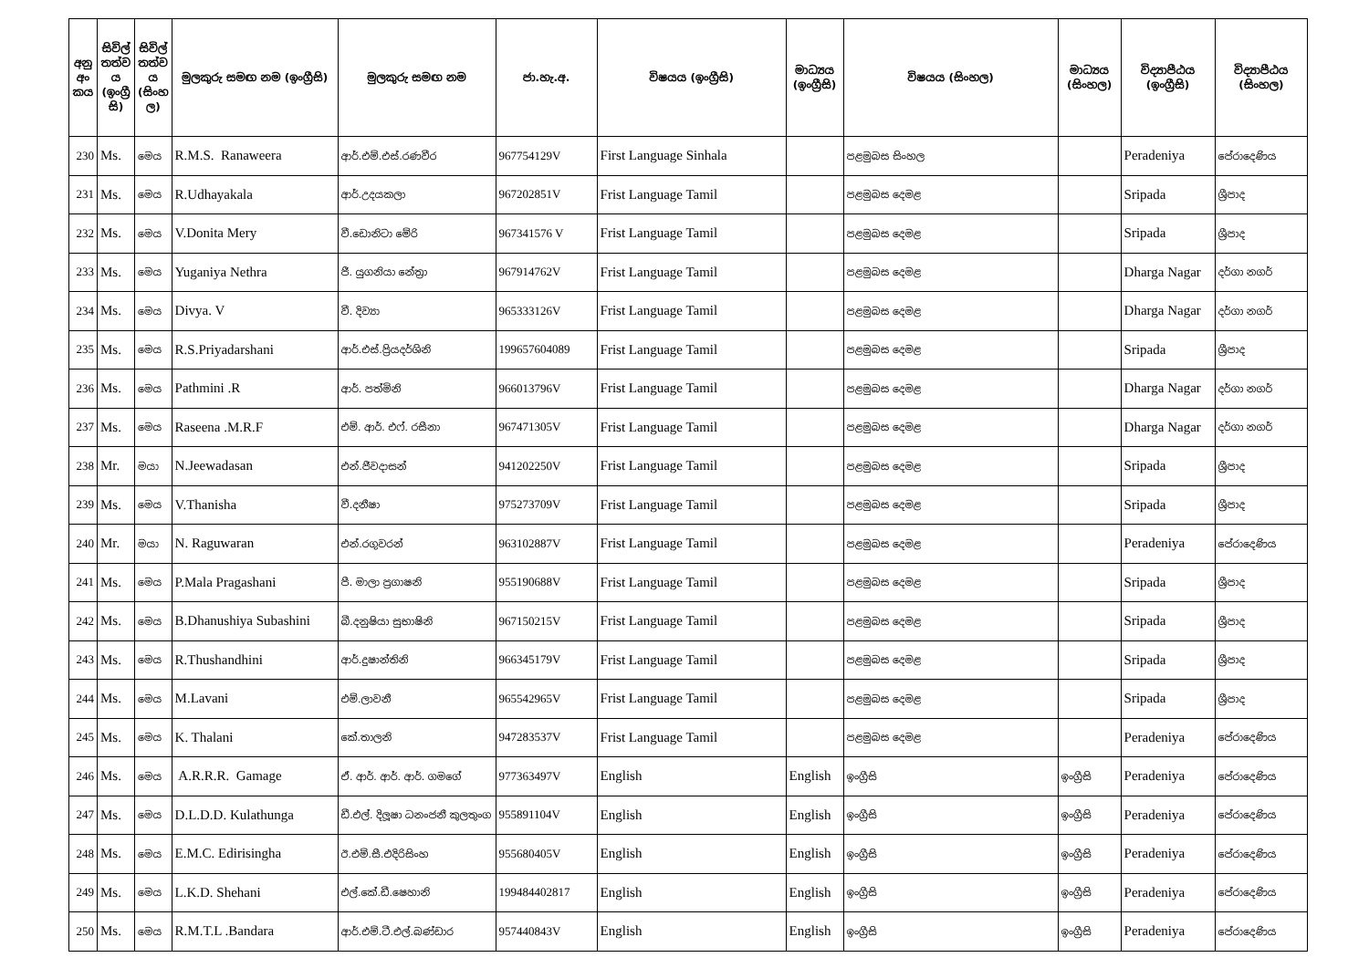| අනු අං කය | සිවිල් තත්ව ය (ඉංග්‍රී සි) | සිවිල් තත්ව ය (සිංහ ල) | මුලකුරු සමඟ නම (ඉංග්‍රීසි) | මුලකුරු සමඟ නම | ජා.හැ.අ. | විෂයය (ඉංග්‍රීසි) | මාධ්‍යය (ඉංග්‍රීසි) | විෂයය (සිංහල) | මාධ්‍යය (සිංහල) | විද්‍යාපීඨය (ඉංග්‍රීසි) | විද්‍යාපීඨය (සිංහල) |
| --- | --- | --- | --- | --- | --- | --- | --- | --- | --- | --- | --- |
| 230 | Ms. | මෙය | R.M.S. Ranaweera | ආර්.එම්.එස්.රණවීර | 967754129V | First Language Sinhala | | පළමුබස සිංහල | | Peradeniya | පේරාදෙණිය |
| 231 | Ms. | මෙය | R.Udhayakala | ආර්.උදයකලා | 967202851V | Frist Language Tamil | | පළමුබස දෙමළ | | Sripada | ශ්‍රීපාද |
| 232 | Ms. | මෙය | V.Donita Mery | වී.ඩොනිටා මේරි | 967341576 V | Frist Language Tamil | | පළමුබස දෙමළ | | Sripada | ශ්‍රීපාද |
| 233 | Ms. | මෙය | Yuganiya Nethra | ජී. යුගනියා නේත්‍රා | 967914762V | Frist Language Tamil | | පළමුබස දෙමළ | | Dharga Nagar | දර්ගා නගර් |
| 234 | Ms. | මෙය | Divya. V | වී. දිව්‍යා | 965333126V | Frist Language Tamil | | පළමුබස දෙමළ | | Dharga Nagar | දර්ගා නගර් |
| 235 | Ms. | මෙය | R.S.Priyadarshani | ආර්.එස්.ප්‍රියදර්ශිනි | 199657604089 | Frist Language Tamil | | පළමුබස දෙමළ | | Sripada | ශ්‍රීපාද |
| 236 | Ms. | මෙය | Pathmini .R | ආර්. පත්මිනි | 966013796V | Frist Language Tamil | | පළමුබස දෙමළ | | Dharga Nagar | දර්ගා නගර් |
| 237 | Ms. | මෙය | Raseena .M.R.F | එම්. ආර්. එෆ්. රසීනා | 967471305V | Frist Language Tamil | | පළමුබස දෙමළ | | Dharga Nagar | දර්ගා නගර් |
| 238 | Mr. | මයා | N.Jeewadasan | එන්.ජීවදාසන් | 941202250V | Frist Language Tamil | | පළමුබස දෙමළ | | Sripada | ශ්‍රීපාද |
| 239 | Ms. | මෙය | V.Thanisha | වී.දනීෂා | 975273709V | Frist Language Tamil | | පළමුබස දෙමළ | | Sripada | ශ්‍රීපාද |
| 240 | Mr. | මයා | N. Raguwaran | එන්.රගුවරන් | 963102887V | Frist Language Tamil | | පළමුබස දෙමළ | | Peradeniya | පේරාදෙණිය |
| 241 | Ms. | මෙය | P.Mala Pragashani | පී. මාලා ප්‍රගාෂනි | 955190688V | Frist Language Tamil | | පළමුබස දෙමළ | | Sripada | ශ්‍රීපාද |
| 242 | Ms. | මෙය | B.Dhanushiya Subashini | බී.දනුෂියා සුභාෂිනි | 967150215V | Frist Language Tamil | | පළමුබස දෙමළ | | Sripada | ශ්‍රීපාද |
| 243 | Ms. | මෙය | R.Thushandhini | ආර්.දුෂාන්තිනි | 966345179V | Frist Language Tamil | | පළමුබස දෙමළ | | Sripada | ශ්‍රීපාද |
| 244 | Ms. | මෙය | M.Lavani | එම්.ලාවනී | 965542965V | Frist Language Tamil | | පළමුබස දෙමළ | | Sripada | ශ්‍රීපාද |
| 245 | Ms. | මෙය | K. Thalani | කේ.තාලනි | 947283537V | Frist Language Tamil | | පළමුබස දෙමළ | | Peradeniya | පේරාදෙණිය |
| 246 | Ms. | මෙය | A.R.R.R. Gamage | ඒ. ආර්. ආර්. ආර්. ගමගේ | 977363497V | English | English | ඉංග්‍රීසි | ඉංග්‍රීසි | Peradeniya | පේරාදෙණිය |
| 247 | Ms. | මෙය | D.L.D.D. Kulathunga | ඩී.එල්. දිලූෂා ධනංජනී කුලතුංග | 955891104V | English | English | ඉංග්‍රීසි | ඉංග්‍රීසි | Peradeniya | පේරාදෙණිය |
| 248 | Ms. | මෙය | E.M.C. Edirisingha | ඊ.එම්.සී.එදිරිසිංහ | 955680405V | English | English | ඉංග්‍රීසි | ඉංග්‍රීසි | Peradeniya | පේරාදෙණිය |
| 249 | Ms. | මෙය | L.K.D. Shehani | එල්.කේ.ඩී.ෂෙහානි | 199484402817 | English | English | ඉංග්‍රීසි | ඉංග්‍රීසි | Peradeniya | පේරාදෙණිය |
| 250 | Ms. | මෙය | R.M.T.L .Bandara | ආර්.එම්.ටී.එල්.බණ්ඩාර | 957440843V | English | English | ඉංග්‍රීසි | ඉංග්‍රීසි | Peradeniya | පේරාදෙණිය |